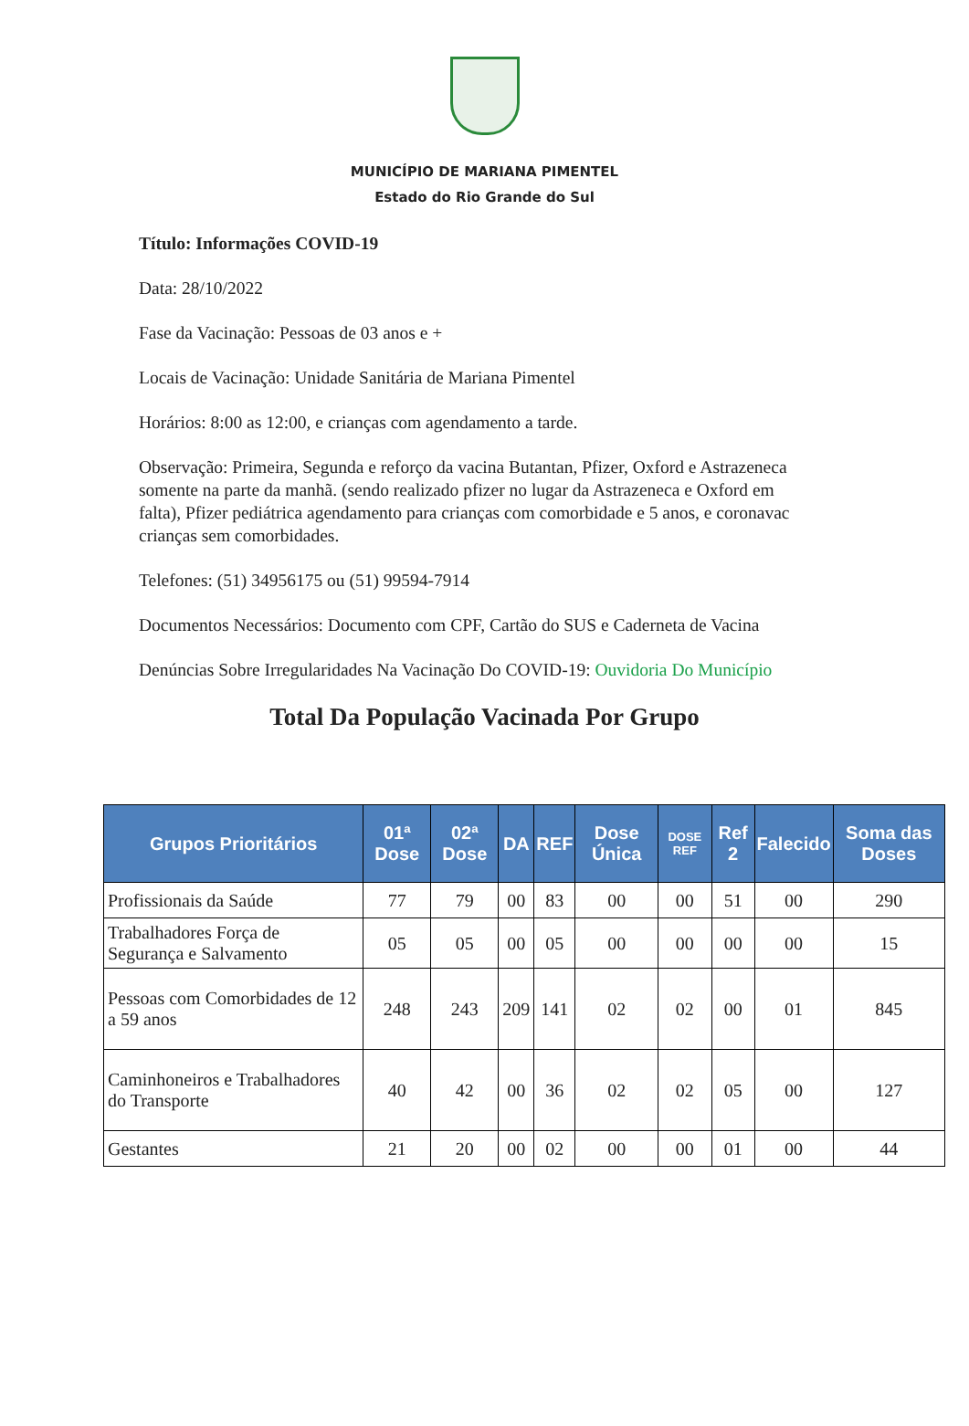MUNICÍPIO DE MARIANA PIMENTEL
Estado do Rio Grande do Sul
Título: Informações COVID-19
Data: 28/10/2022
Fase da Vacinação: Pessoas de 03 anos e +
Locais de Vacinação: Unidade Sanitária de Mariana Pimentel
Horários: 8:00 as 12:00, e crianças com agendamento a tarde.
Observação: Primeira, Segunda e reforço da vacina Butantan, Pfizer, Oxford e Astrazeneca somente na parte da manhã. (sendo realizado pfizer no lugar da Astrazeneca e Oxford em falta), Pfizer pediátrica agendamento para crianças com comorbidade e 5 anos, e coronavac crianças sem comorbidades.
Telefones: (51) 34956175 ou (51) 99594-7914
Documentos Necessários: Documento com CPF, Cartão do SUS e Caderneta de Vacina
Denúncias Sobre Irregularidades Na Vacinação Do COVID-19: Ouvidoria Do Município
Total Da População Vacinada Por Grupo
| Grupos Prioritários | 01ª Dose | 02ª Dose | DA | REF | Dose Única | DOSE REF | Ref 2 | Falecido | Soma das Doses |
| --- | --- | --- | --- | --- | --- | --- | --- | --- | --- |
| Profissionais da Saúde | 77 | 79 | 00 | 83 | 00 | 00 | 51 | 00 | 290 |
| Trabalhadores Força de Segurança e Salvamento | 05 | 05 | 00 | 05 | 00 | 00 | 00 | 00 | 15 |
| Pessoas com Comorbidades de 12 a 59 anos | 248 | 243 | 209 | 141 | 02 | 02 | 00 | 01 | 845 |
| Caminhoneiros e Trabalhadores do Transporte | 40 | 42 | 00 | 36 | 02 | 02 | 05 | 00 | 127 |
| Gestantes | 21 | 20 | 00 | 02 | 00 | 00 | 01 | 00 | 44 |